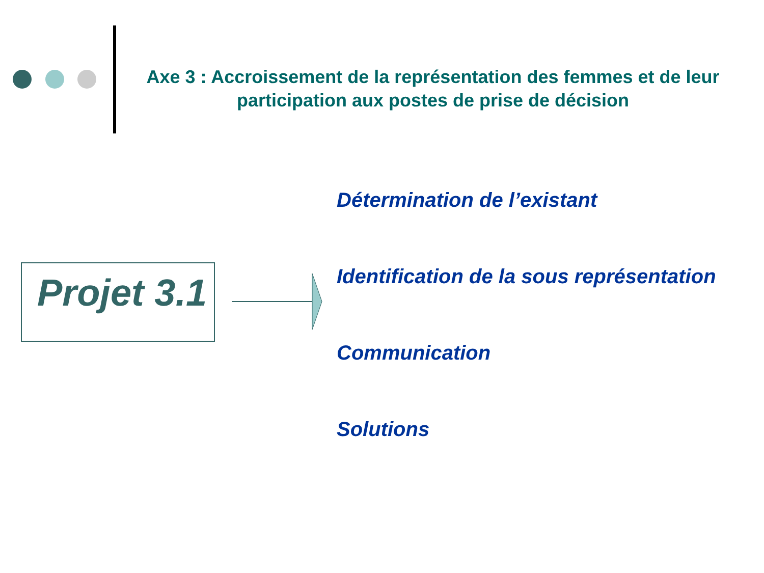Axe 3 : Accroissement de la représentation des femmes et de leur participation aux postes de prise de décision
Projet 3.1
Détermination de l’existant
Identification de la sous représentation
Communication
Solutions